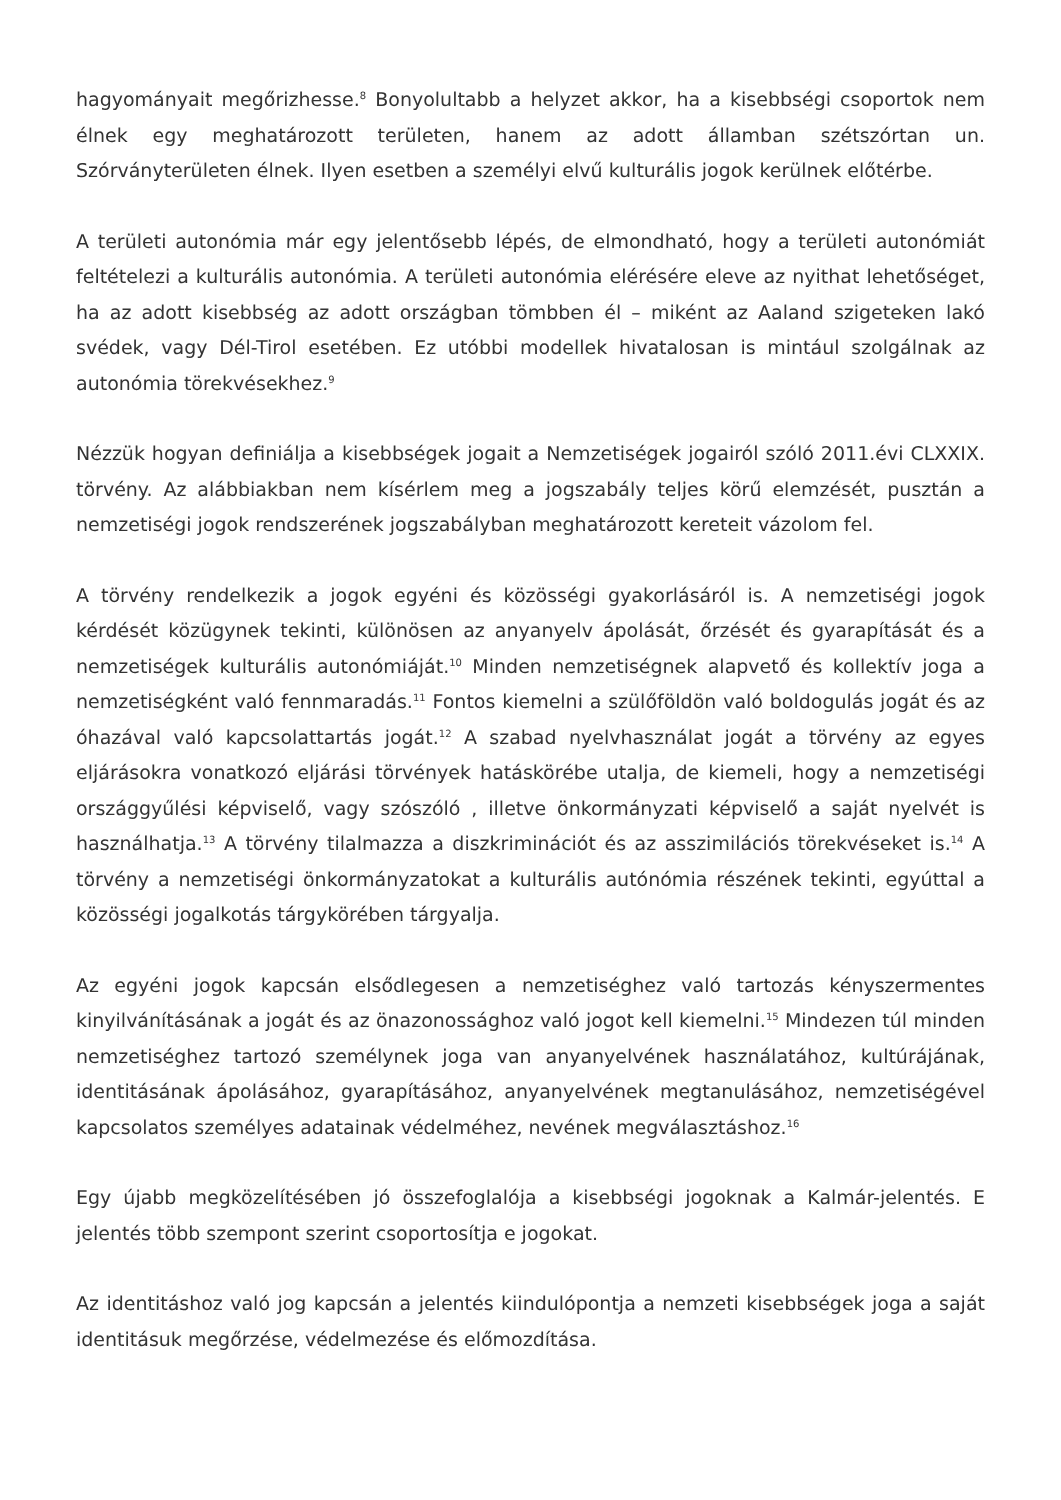hagyományait megőrizhesse.<sup>8</sup> Bonyolultabb a helyzet akkor, ha a kisebbségi csoportok nem élnek egy meghatározott területen, hanem az adott államban szétszórtan un. Szórványterületen élnek. Ilyen esetben a személyi elvű kulturális jogok kerülnek előtérbe.
A területi autonómia már egy jelentősebb lépés, de elmondható, hogy a területi autonómiát feltételezi a kulturális autonómia. A területi autonómia elérésére eleve az nyithat lehetőséget, ha az adott kisebbség az adott országban tömbben él – miként az Aaland szigeteken lakó svédek, vagy Dél-Tirol esetében. Ez utóbbi modellek hivatalosan is mintául szolgálnak az autonómia törekvésekhez.<sup>9</sup>
Nézzük hogyan definiálja a kisebbségek jogait a Nemzetiségek jogairól szóló 2011.évi CLXXIX. törvény. Az alábbiakban nem kísérlem meg a jogszabály teljes körű elemzését, pusztán a nemzetiségi jogok rendszerének jogszabályban meghatározott kereteit vázolom fel.
A törvény rendelkezik a jogok egyéni és közösségi gyakorlásáról is. A nemzetiségi jogok kérdését közügynek tekinti, különösen az anyanyelv ápolását, őrzését és gyarapítását és a nemzetiségek kulturális autonómiáját.<sup>10</sup> Minden nemzetiségnek alapvető és kollektív joga a nemzetiségként való fennmaradás.<sup>11</sup> Fontos kiemelni a szülőföldön való boldogulás jogát és az óhazával való kapcsolattartás jogát.<sup>12</sup> A szabad nyelvhasználat jogát a törvény az egyes eljárásokra vonatkozó eljárási törvények hatáskörébe utalja, de kiemeli, hogy a nemzetiségi országgyűlési képviselő, vagy szószóló , illetve önkormányzati képviselő a saját nyelvét is használhatja.<sup>13</sup> A törvény tilalmazza a diszkriminációt és az asszimilációs törekvéseket is.<sup>14</sup> A törvény a nemzetiségi önkormányzatokat a kulturális autónómia részének tekinti, egyúttal a közösségi jogalkotás tárgykörében tárgyalja.
Az egyéni jogok kapcsán elsődlegesen a nemzetiséghez való tartozás kényszermentes kinyilvánításának a jogát és az önazonossághoz való jogot kell kiemelni.<sup>15</sup> Mindezen túl minden nemzetiséghez tartozó személynek joga van anyanyelvének használatához, kultúrájának, identitásának ápolásához, gyarapításához, anyanyelvének megtanulásához, nemzetiségével kapcsolatos személyes adatainak védelméhez, nevének megválasztáshoz.<sup>16</sup>
Egy újabb megközelítésében jó összefoglalója a kisebbségi jogoknak a Kalmár-jelentés. E jelentés több szempont szerint csoportosítja e jogokat.
Az identitáshoz való jog kapcsán a jelentés kiindulópontja a nemzeti kisebbségek joga a saját identitásuk megőrzése, védelmezése és előmozdítása.